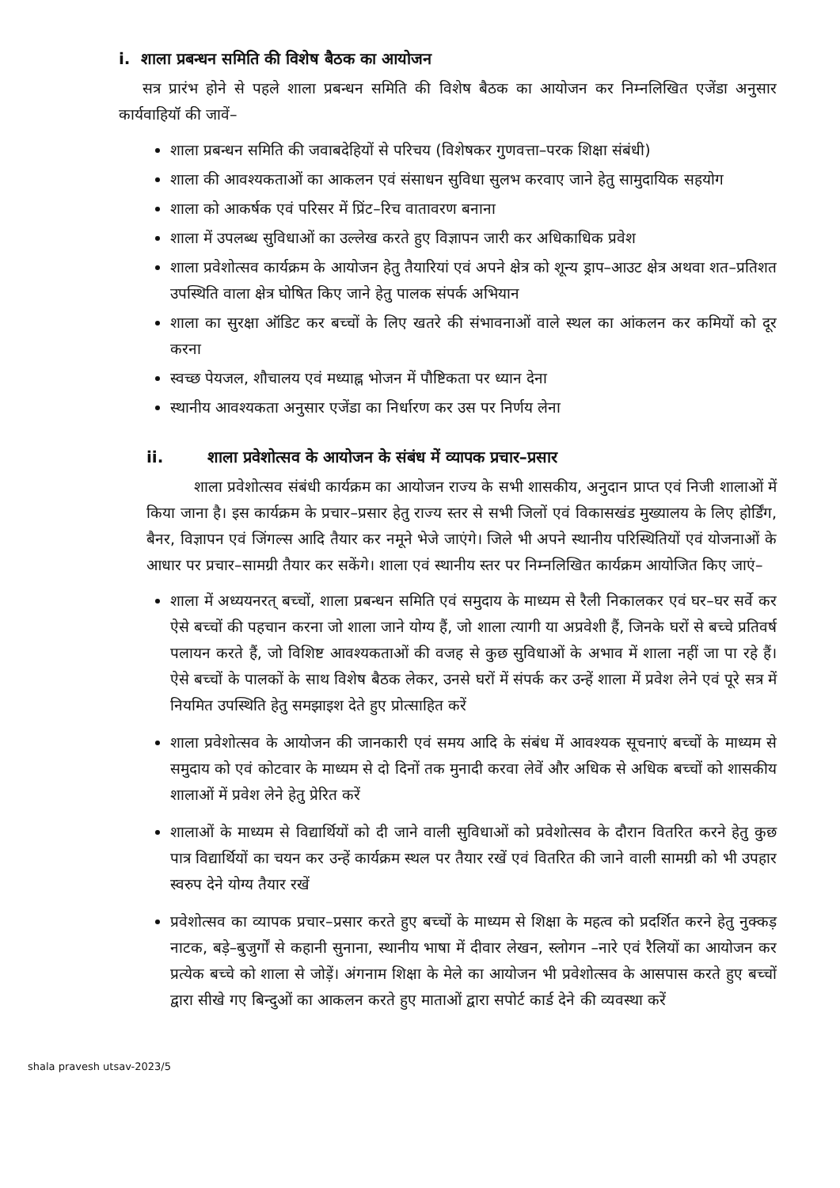i. शाला प्रबन्धन समिति की विशेष बैठक का आयोजन
सत्र प्रारंभ होने से पहले शाला प्रबन्धन समिति की विशेष बैठक का आयोजन कर निम्नलिखित एजेंडा अनुसार कार्यवाहियॉ की जावें–
शाला प्रबन्धन समिति की जवाबदेहियों से परिचय (विशेषकर गुणवत्ता–परक शिक्षा संबंधी)
शाला की आवश्यकताओं का आकलन एवं संसाधन सुविधा सुलभ करवाए जाने हेतु सामुदायिक सहयोग
शाला को आकर्षक एवं परिसर में प्रिंट–रिच वातावरण बनाना
शाला में उपलब्ध सुविधाओं का उल्लेख करते हुए विज्ञापन जारी कर अधिकाधिक प्रवेश
शाला प्रवेशोत्सव कार्यक्रम के आयोजन हेतु तैयारियां एवं अपने क्षेत्र को शून्य ड्राप–आउट क्षेत्र अथवा शत–प्रतिशत उपस्थिति वाला क्षेत्र घोषित किए जाने हेतु पालक संपर्क अभियान
शाला का सुरक्षा ऑडिट कर बच्चों के लिए खतरे की संभावनाओं वाले स्थल का आंकलन कर कमियों को दूर करना
स्वच्छ पेयजल, शौचालय एवं मध्याह्न भोजन में पौष्टिकता पर ध्यान देना
स्थानीय आवश्यकता अनुसार एजेंडा का निर्धारण कर उस पर निर्णय लेना
ii. शाला प्रवेशोत्सव के आयोजन के संबंध में व्यापक प्रचार–प्रसार
शाला प्रवेशोत्सव संबंधी कार्यक्रम का आयोजन राज्य के सभी शासकीय, अनुदान प्राप्त एवं निजी शालाओं में किया जाना है। इस कार्यक्रम के प्रचार–प्रसार हेतु राज्य स्तर से सभी जिलों एवं विकासखंड मुख्यालय के लिए होर्डिंग, बैनर, विज्ञापन एवं जिंगल्स आदि तैयार कर नमूने भेजे जाएंगे। जिले भी अपने स्थानीय परिस्थितियों एवं योजनाओं के आधार पर प्रचार–सामग्री तैयार कर सकेंगे। शाला एवं स्थानीय स्तर पर निम्नलिखित कार्यक्रम आयोजित किए जाएं–
शाला में अध्ययनरत् बच्चों, शाला प्रबन्धन समिति एवं समुदाय के माध्यम से रैली निकालकर एवं घर–घर सर्वे कर ऐसे बच्चों की पहचान करना जो शाला जाने योग्य हैं, जो शाला त्यागी या अप्रवेशी हैं, जिनके घरों से बच्चे प्रतिवर्ष पलायन करते हैं, जो विशिष्ट आवश्यकताओं की वजह से कुछ सुविधाओं के अभाव में शाला नहीं जा पा रहे हैं। ऐसे बच्चों के पालकों के साथ विशेष बैठक लेकर, उनसे घरों में संपर्क कर उन्हें शाला में प्रवेश लेने एवं पूरे सत्र में नियमित उपस्थिति हेतु समझाइश देते हुए प्रोत्साहित करें
शाला प्रवेशोत्सव के आयोजन की जानकारी एवं समय आदि के संबंध में आवश्यक सूचनाएं बच्चों के माध्यम से समुदाय को एवं कोटवार के माध्यम से दो दिनों तक मुनादी करवा लेवें और अधिक से अधिक बच्चों को शासकीय शालाओं में प्रवेश लेने हेतु प्रेरित करें
शालाओं के माध्यम से विद्यार्थियों को दी जाने वाली सुविधाओं को प्रवेशोत्सव के दौरान वितरित करने हेतु कुछ पात्र विद्यार्थियों का चयन कर उन्हें कार्यक्रम स्थल पर तैयार रखें एवं वितरित की जाने वाली सामग्री को भी उपहार स्वरुप देने योग्य तैयार रखें
प्रवेशोत्सव का व्यापक प्रचार–प्रसार करते हुए बच्चों के माध्यम से शिक्षा के महत्व को प्रदर्शित करने हेतु नुक्कड़ नाटक, बड़े–बुजुर्गों से कहानी सुनाना, स्थानीय भाषा में दीवार लेखन, स्लोगन –नारे एवं रैलियों का आयोजन कर प्रत्येक बच्चे को शाला से जोड़ें। अंगनाम शिक्षा के मेले का आयोजन भी प्रवेशोत्सव के आसपास करते हुए बच्चों द्वारा सीखे गए बिन्दुओं का आकलन करते हुए माताओं द्वारा सपोर्ट कार्ड देने की व्यवस्था करें
shala pravesh utsav-2023/5